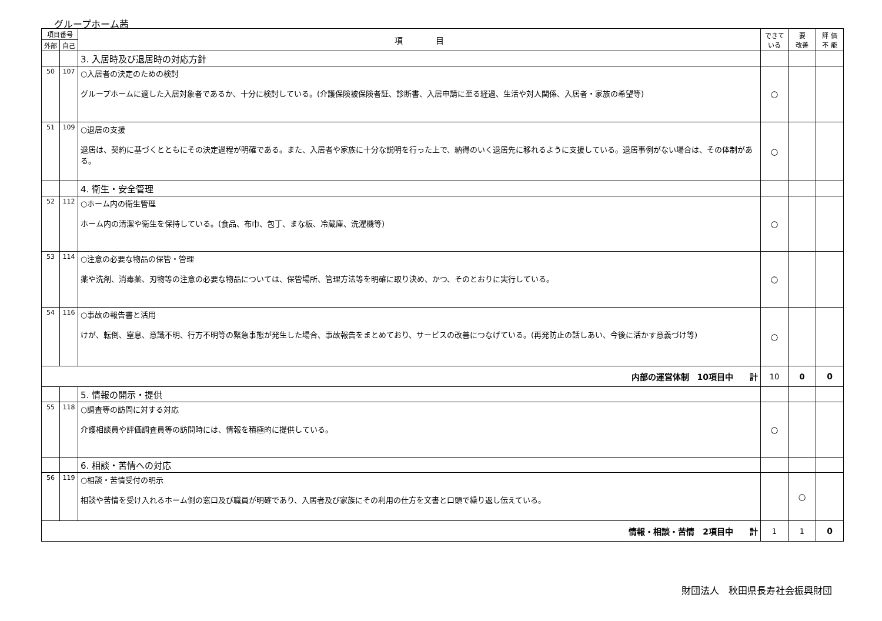グループホーム茜
| 項目番号 | | 項 目 | できて いる | 要 改善 | 評 価 不 能 |
| --- | --- | --- | --- | --- | --- |
| 外部 | 自己 | | | | |
| | | 3. 入居時及び退居時の対応方針 | | | |
| 50 | 107 | ○入居者の決定のための検討 グループホームに適した入居対象者であるか、十分に検討している。(介護保険被保険者証、診断書、入居申請に至る経過、生活や対人関係、入居者・家族の希望等) | ○ | | |
| 51 | 109 | ○退居の支援 退居は、契約に基づくとともにその決定過程が明確である。また、入居者や家族に十分な説明を行った上で、納得のいく退居先に移れるように支援している。退居事例がない場合は、その体制がある。 | ○ | | |
| | | 4. 衛生・安全管理 | | | |
| 52 | 112 | ○ホーム内の衛生管理 ホーム内の清潔や衛生を保持している。(食品、布巾、包丁、まな板、冷蔵庫、洗濯機等) | ○ | | |
| 53 | 114 | ○注意の必要な物品の保管・管理 薬や洗剤、消毒薬、刃物等の注意の必要な物品については、保管場所、管理方法等を明確に取り決め、かつ、そのとおりに実行している。 | ○ | | |
| 54 | 116 | ○事故の報告書と活用 けが、転倒、窒息、意識不明、行方不明等の緊急事態が発生した場合、事故報告をまとめており、サービスの改善につなげている。(再発防止の話しあい、今後に活かす意義づけ等) | ○ | | |
| 内部の運営体制 10項目中 計 | | | 10 | 0 | 0 |
| | | 5. 情報の開示・提供 | | | |
| 55 | 118 | ○調査等の訪問に対する対応 介護相談員や評価調査員等の訪問時には、情報を積極的に提供している。 | ○ | | |
| | | 6. 相談・苦情への対応 | | | |
| 56 | 119 | ○相談・苦情受付の明示 相談や苦情を受け入れるホーム側の窓口及び職員が明確であり、入居者及び家族にその利用の仕方を文書と口頭で繰り返し伝えている。 | | ○ | |
| 情報・相談・苦情 2項目中 計 | | | 1 | 1 | 0 |
財団法人　秋田県長寿社会振興財団